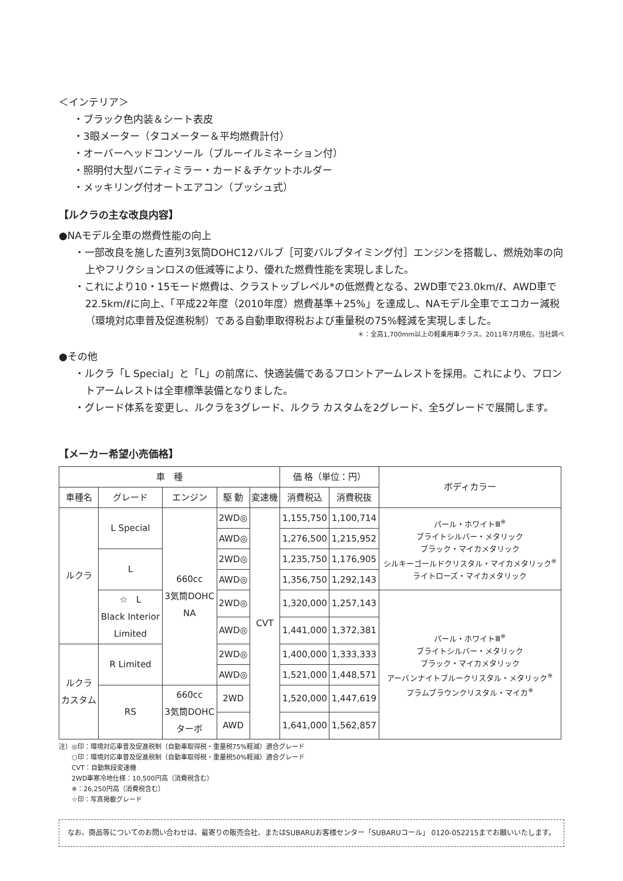＜インテリア＞
・ブラック色内装＆シート表皮
・3眼メーター（タコメーター＆平均燃費計付）
・オーバーヘッドコンソール（ブルーイルミネーション付）
・照明付大型バニティミラー・カード＆チケットホルダー
・メッキリング付オートエアコン（プッシュ式）
【ルクラの主な改良内容】
●NAモデル全車の燃費性能の向上
・一部改良を施した直列3気筒DOHC12バルブ［可変バルブタイミング付］エンジンを搭載し、燃焼効率の向上やフリクションロスの低減等により、優れた燃費性能を実現しました。
・これにより10・15モード燃費は、クラストップレベル*の低燃費となる、2WD車で23.0km/ℓ、AWD車で22.5km/ℓに向上、「平成22年度（2010年度）燃費基準＋25%」を達成し、NAモデル全車でエコカー減税（環境対応車普及促進税制）である自動車取得税および重量税の75%軽減を実現しました。
＊：全高1,700mm以上の軽乗用車クラス。2011年7月現在。当社調べ
●その他
・ルクラ「L Special」と「L」の前席に、快適装備であるフロントアームレストを採用。これにより、フロントアームレストは全車標準装備となりました。
・グレード体系を変更し、ルクラを3グレード、ルクラ カスタムを2グレード、全5グレードで展開します。
【メーカー希望小売価格】
| 車 種 | | | | | 価 格（単位：円） | | ボディカラー |
| --- | --- | --- | --- | --- | --- | --- | --- |
| 車種名 | グレード | エンジン | 駆 動 | 変速機 | 消費税込 | 消費税抜 | |
| ルクラ | L Special | 660cc 3気筒DOHC NA | 2WD◎ | CVT | 1,155,750 | 1,100,714 | パール・ホワイトⅢ<sup>※</sup> ブライトシルバー・メタリック ブラック・マイカメタリック シルキーゴールドクリスタル・マイカメタリック<sup>※</sup> ライトローズ・マイカメタリック |
| | | | AWD◎ | | 1,276,500 | 1,215,952 | |
| | L | | 2WD◎ | | 1,235,750 | 1,176,905 | |
| | | | AWD◎ | | 1,356,750 | 1,292,143 | |
| | ☆ L Black Interior Limited | | 2WD◎ | | 1,320,000 | 1,257,143 | パール・ホワイトⅢ<sup>※</sup> ブライトシルバー・メタリック ブラック・マイカメタリック アーバンナイトブルークリスタル・メタリック<sup>※</sup> プラムブラウンクリスタル・マイカ<sup>※</sup> |
| | | | AWD◎ | | 1,441,000 | 1,372,381 | |
| ルクラ カスタム | R Limited | | 2WD◎ | | 1,400,000 | 1,333,333 | |
| | | | AWD◎ | | 1,521,000 | 1,448,571 | |
| | RS | 660cc 3気筒DOHC ターボ | 2WD | | 1,520,000 | 1,447,619 | |
| | | | AWD | | 1,641,000 | 1,562,857 | |
注）◎印：環境対応車普及促進税制（自動車取得税・重量税75%軽減）適合グレード
　　○印：環境対応車普及促進税制（自動車取得税・重量税50%軽減）適合グレード
　　CVT：自動無段変速機
　　2WD車寒冷地仕様：10,500円高（消費税含む）
　　※：26,250円高（消費税含む）
　　☆印：写真掲載グレード
なお、商品等についてのお問い合わせは、最寄りの販売会社、またはSUBARUお客様センター「SUBARUコール」 0120-052215までお願いいたします。